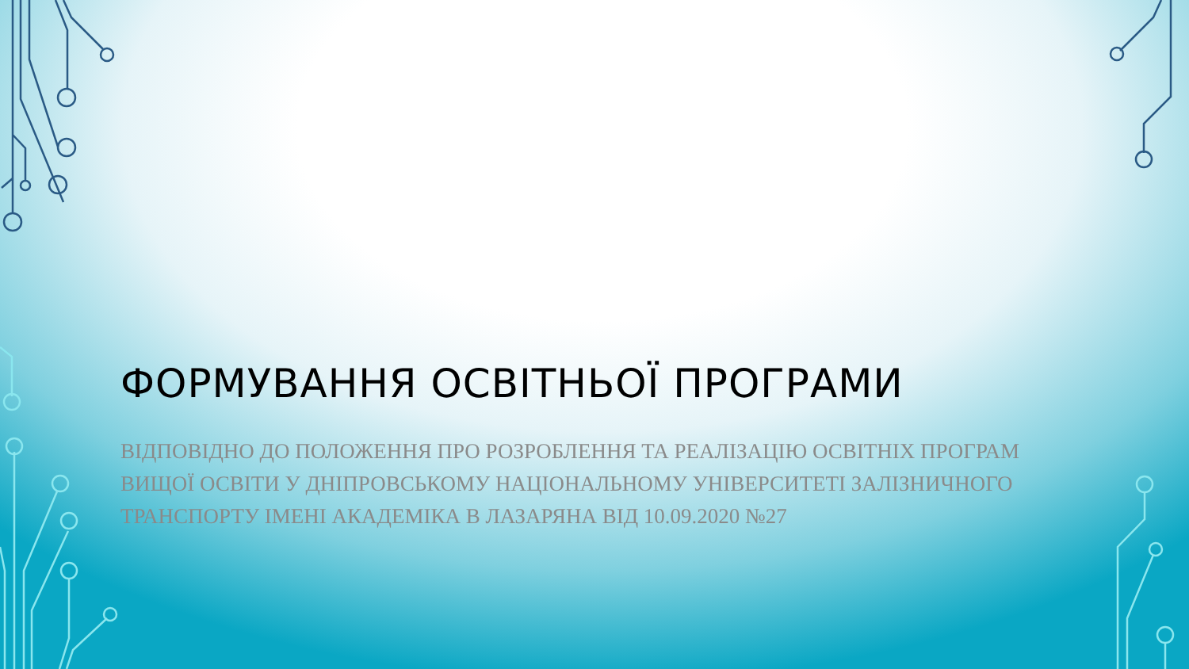ФОРМУВАННЯ ОСВІТНЬОЇ ПРОГРАМИ
ВІДПОВІДНО ДО ПОЛОЖЕННЯ ПРО РОЗРОБЛЕННЯ ТА РЕАЛІЗАЦІЮ ОСВІТНІХ ПРОГРАМ ВИЩОЇ ОСВІТИ У ДНІПРОВСЬКОМУ НАЦІОНАЛЬНОМУ УНІВЕРСИТЕТІ ЗАЛІЗНИЧНОГО ТРАНСПОРТУ ІМЕНІ АКАДЕМІКА В ЛАЗАРЯНА ВІД 10.09.2020 №27